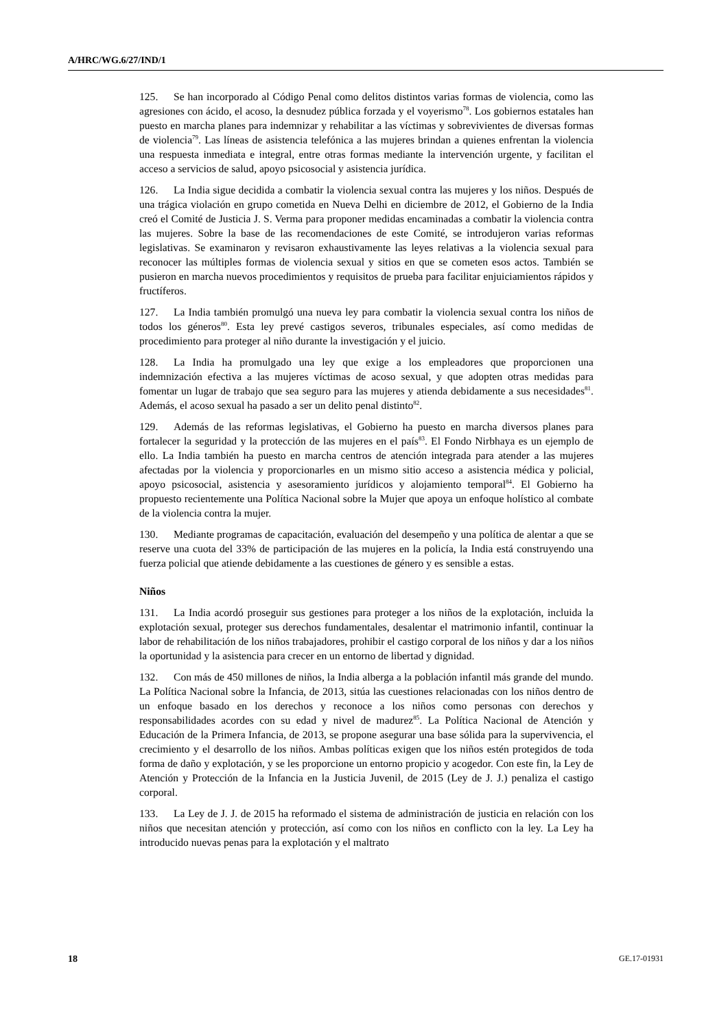A/HRC/WG.6/27/IND/1
125. Se han incorporado al Código Penal como delitos distintos varias formas de violencia, como las agresiones con ácido, el acoso, la desnudez pública forzada y el voyerismo<sup>78</sup>. Los gobiernos estatales han puesto en marcha planes para indemnizar y rehabilitar a las víctimas y sobrevivientes de diversas formas de violencia<sup>79</sup>. Las líneas de asistencia telefónica a las mujeres brindan a quienes enfrentan la violencia una respuesta inmediata e integral, entre otras formas mediante la intervención urgente, y facilitan el acceso a servicios de salud, apoyo psicosocial y asistencia jurídica.
126. La India sigue decidida a combatir la violencia sexual contra las mujeres y los niños. Después de una trágica violación en grupo cometida en Nueva Delhi en diciembre de 2012, el Gobierno de la India creó el Comité de Justicia J. S. Verma para proponer medidas encaminadas a combatir la violencia contra las mujeres. Sobre la base de las recomendaciones de este Comité, se introdujeron varias reformas legislativas. Se examinaron y revisaron exhaustivamente las leyes relativas a la violencia sexual para reconocer las múltiples formas de violencia sexual y sitios en que se cometen esos actos. También se pusieron en marcha nuevos procedimientos y requisitos de prueba para facilitar enjuiciamientos rápidos y fructíferos.
127. La India también promulgó una nueva ley para combatir la violencia sexual contra los niños de todos los géneros<sup>80</sup>. Esta ley prevé castigos severos, tribunales especiales, así como medidas de procedimiento para proteger al niño durante la investigación y el juicio.
128. La India ha promulgado una ley que exige a los empleadores que proporcionen una indemnización efectiva a las mujeres víctimas de acoso sexual, y que adopten otras medidas para fomentar un lugar de trabajo que sea seguro para las mujeres y atienda debidamente a sus necesidades<sup>81</sup>. Además, el acoso sexual ha pasado a ser un delito penal distinto<sup>82</sup>.
129. Además de las reformas legislativas, el Gobierno ha puesto en marcha diversos planes para fortalecer la seguridad y la protección de las mujeres en el país<sup>83</sup>. El Fondo Nirbhaya es un ejemplo de ello. La India también ha puesto en marcha centros de atención integrada para atender a las mujeres afectadas por la violencia y proporcionarles en un mismo sitio acceso a asistencia médica y policial, apoyo psicosocial, asistencia y asesoramiento jurídicos y alojamiento temporal<sup>84</sup>. El Gobierno ha propuesto recientemente una Política Nacional sobre la Mujer que apoya un enfoque holístico al combate de la violencia contra la mujer.
130. Mediante programas de capacitación, evaluación del desempeño y una política de alentar a que se reserve una cuota del 33% de participación de las mujeres en la policía, la India está construyendo una fuerza policial que atiende debidamente a las cuestiones de género y es sensible a estas.
Niños
131. La India acordó proseguir sus gestiones para proteger a los niños de la explotación, incluida la explotación sexual, proteger sus derechos fundamentales, desalentar el matrimonio infantil, continuar la labor de rehabilitación de los niños trabajadores, prohibir el castigo corporal de los niños y dar a los niños la oportunidad y la asistencia para crecer en un entorno de libertad y dignidad.
132. Con más de 450 millones de niños, la India alberga a la población infantil más grande del mundo. La Política Nacional sobre la Infancia, de 2013, sitúa las cuestiones relacionadas con los niños dentro de un enfoque basado en los derechos y reconoce a los niños como personas con derechos y responsabilidades acordes con su edad y nivel de madurez<sup>85</sup>. La Política Nacional de Atención y Educación de la Primera Infancia, de 2013, se propone asegurar una base sólida para la supervivencia, el crecimiento y el desarrollo de los niños. Ambas políticas exigen que los niños estén protegidos de toda forma de daño y explotación, y se les proporcione un entorno propicio y acogedor. Con este fin, la Ley de Atención y Protección de la Infancia en la Justicia Juvenil, de 2015 (Ley de J. J.) penaliza el castigo corporal.
133. La Ley de J. J. de 2015 ha reformado el sistema de administración de justicia en relación con los niños que necesitan atención y protección, así como con los niños en conflicto con la ley. La Ley ha introducido nuevas penas para la explotación y el maltrato
18 GE.17-01931